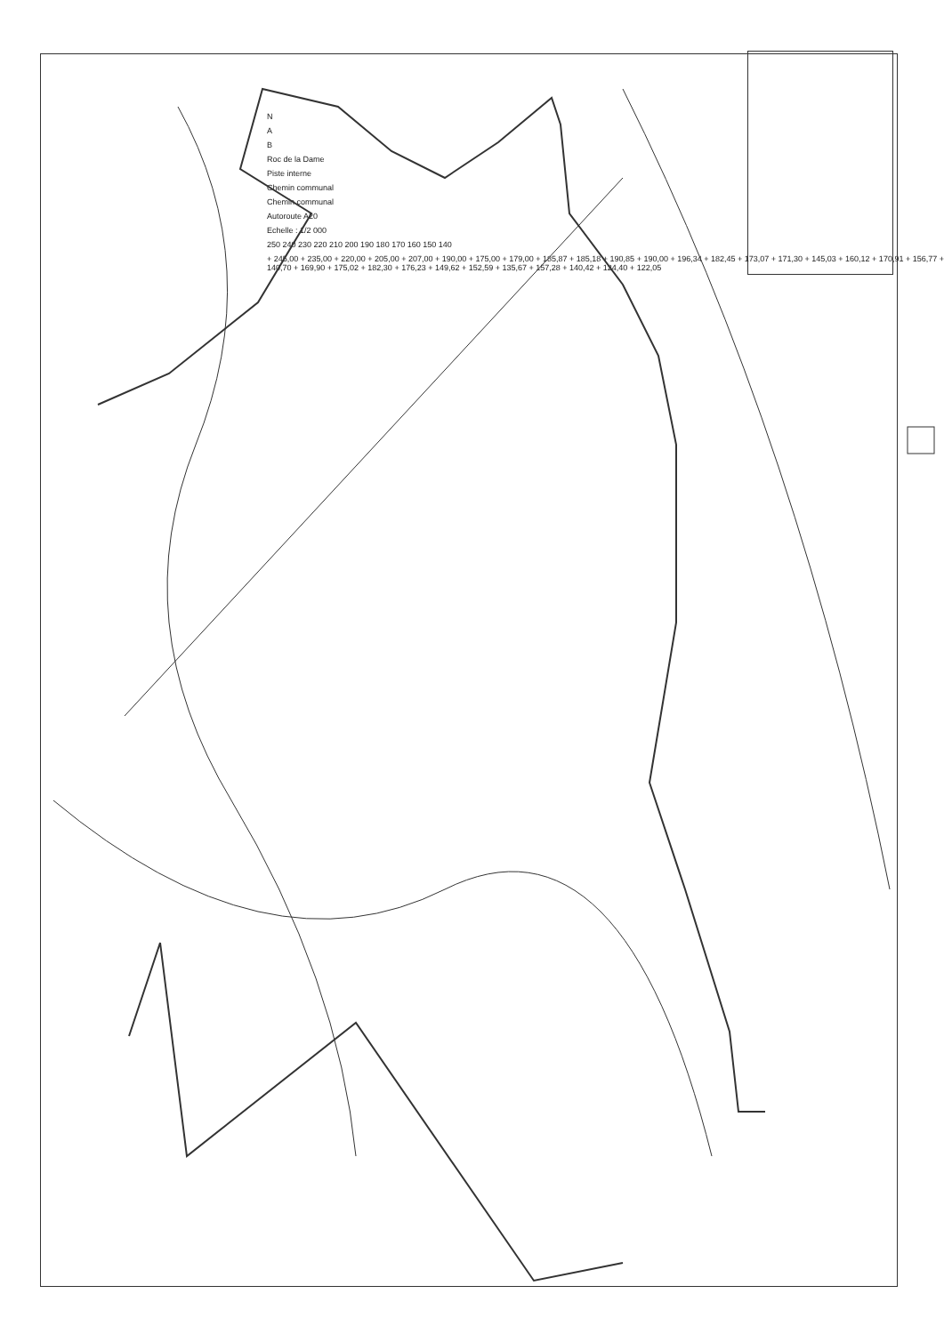N
A
B
Roc de la Dame
Piste interne
Chemin communal
Chemin communal
Autoroute A20
Echelle : 1/2 000
250 240 230 220 210 200 190 180 170 160 150 140
+ 245,00 + 235,00 + 220,00 + 205,00 + 207,00 + 190,00 + 175,00 + 179,00 + 185,87 + 185,18 + 190,85 + 190,00 + 196,34 + 182,45 + 173,07 + 171,30 + 145,03 + 160,12 + 170,91 + 156,77 + 140,70 + 169,90 + 175,02 + 182,30 + 176,23 + 149,62 + 152,59 + 135,67 + 157,28 + 140,42 + 124,40 + 122,05